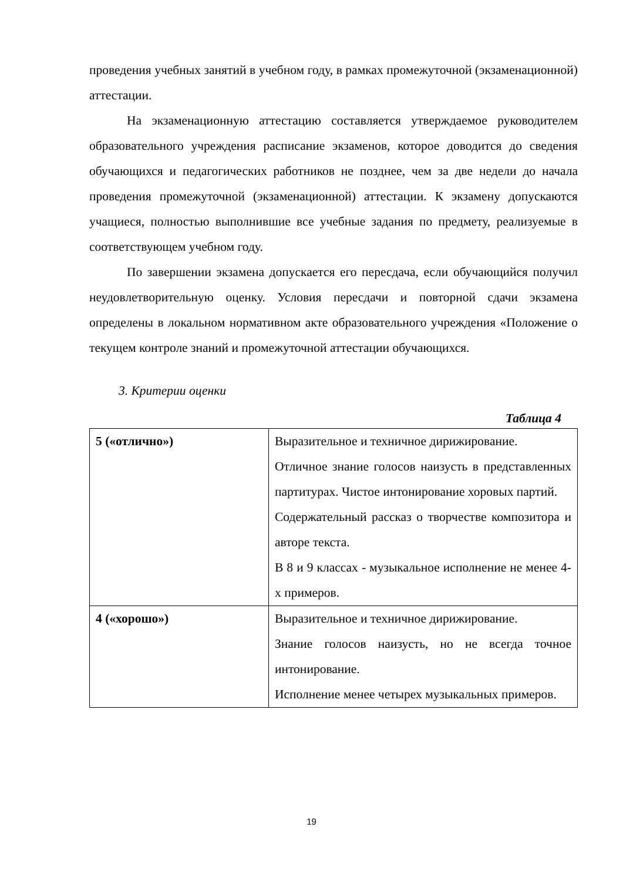проведения учебных занятий в учебном году, в рамках промежуточной (экзаменационной) аттестации.
На экзаменационную аттестацию составляется утверждаемое руководителем образовательного учреждения расписание экзаменов, которое доводится до сведения обучающихся и педагогических работников не позднее, чем за две недели до начала проведения промежуточной (экзаменационной) аттестации. К экзамену допускаются учащиеся, полностью выполнившие все учебные задания по предмету, реализуемые в соответствующем учебном году.
По завершении экзамена допускается его пересдача, если обучающийся получил неудовлетворительную оценку. Условия пересдачи и повторной сдачи экзамена определены в локальном нормативном акте образовательного учреждения «Положение о текущем контроле знаний и промежуточной аттестации обучающихся.
3. Критерии оценки
Таблица 4
| 5 («отлично») | Выразительное и техничное дирижирование. Отличное знание голосов наизусть в представленных партитурах. Чистое интонирование хоровых партий. Содержательный рассказ о творчестве композитора и авторе текста. В 8 и 9 классах - музыкальное исполнение не менее 4-х примеров. |
| 4 («хорошо») | Выразительное и техничное дирижирование. Знание голосов наизусть, но не всегда точное интонирование. Исполнение менее четырех музыкальных примеров. |
19